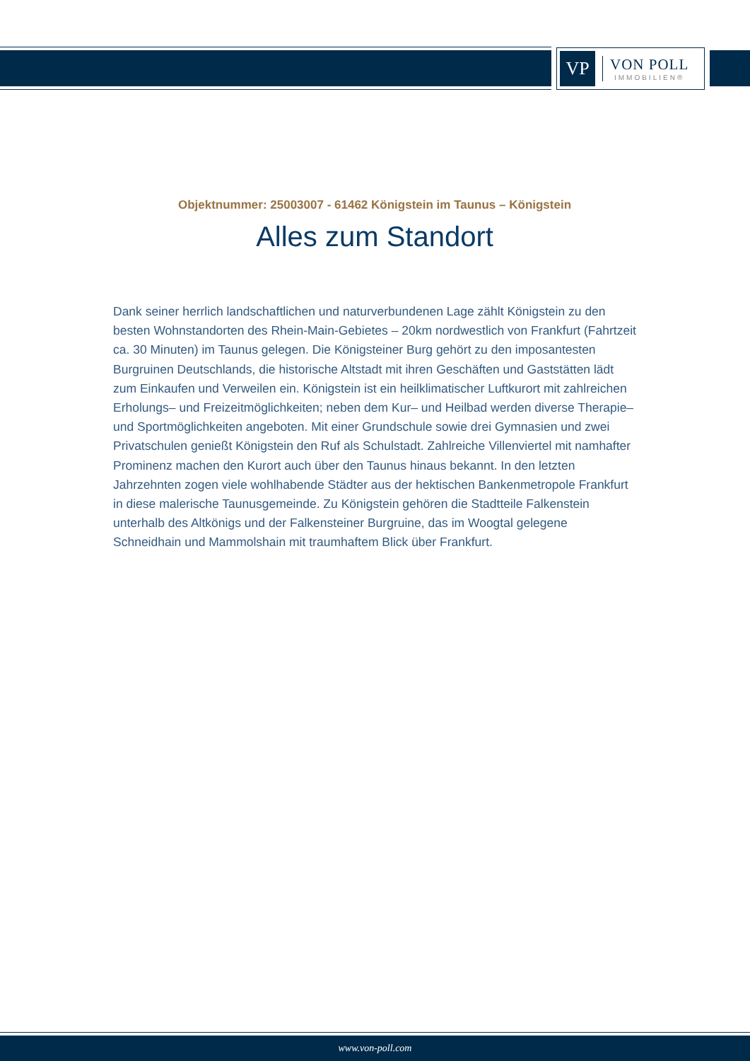VP
VON POLL
IMMOBILIEN®
Objektnummer: 25003007 - 61462 Königstein im Taunus – Königstein
Alles zum Standort
Dank seiner herrlich landschaftlichen und naturverbundenen Lage zählt Königstein zu den besten Wohnstandorten des Rhein-Main-Gebietes – 20km nordwestlich von Frankfurt (Fahrtzeit ca. 30 Minuten) im Taunus gelegen. Die Königsteiner Burg gehört zu den imposantesten Burgruinen Deutschlands, die historische Altstadt mit ihren Geschäften und Gaststätten lädt zum Einkaufen und Verweilen ein. Königstein ist ein heilklimatischer Luftkurort mit zahlreichen Erholungs– und Freizeitmöglichkeiten; neben dem Kur– und Heilbad werden diverse Therapie– und Sportmöglichkeiten angeboten. Mit einer Grundschule sowie drei Gymnasien und zwei Privatschulen genießt Königstein den Ruf als Schulstadt. Zahlreiche Villenviertel mit namhafter Prominenz machen den Kurort auch über den Taunus hinaus bekannt. In den letzten Jahrzehnten zogen viele wohlhabende Städter aus der hektischen Bankenmetropole Frankfurt in diese malerische Taunusgemeinde. Zu Königstein gehören die Stadtteile Falkenstein unterhalb des Altkönigs und der Falkensteiner Burgruine, das im Woogtal gelegene Schneidhain und Mammolshain mit traumhaftem Blick über Frankfurt.
www.von-poll.com